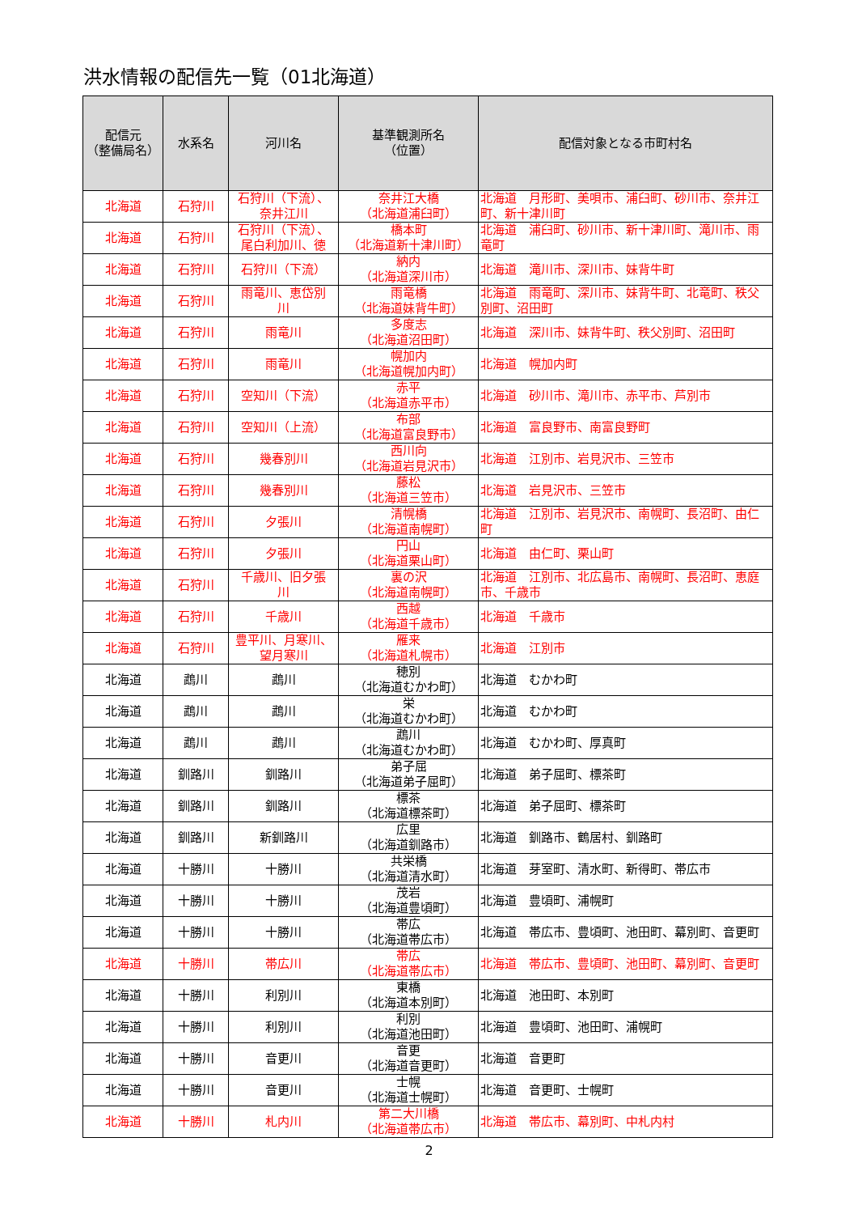洪水情報の配信先一覧（01北海道）
| 配信元 （整備局名） | 水系名 | 河川名 | 基準観測所名 （位置） | 配信対象となる市町村名 |
| --- | --- | --- | --- | --- |
| 北海道 | 石狩川 | 石狩川（下流）、 奈井江川 | 奈井江大橋 （北海道浦臼町） | 北海道 月形町、美唄市、浦臼町、砂川市、奈井江町、新十津川町 |
| 北海道 | 石狩川 | 石狩川（下流）、 尾白利加川、徳 | 橋本町 （北海道新十津川町） | 北海道 浦臼町、砂川市、新十津川町、滝川市、雨竜町 |
| 北海道 | 石狩川 | 石狩川（下流） | 納内 （北海道深川市） | 北海道 滝川市、深川市、妹背牛町 |
| 北海道 | 石狩川 | 雨竜川、恵岱別 川 | 雨竜橋 （北海道妹背牛町） | 北海道 雨竜町、深川市、妹背牛町、北竜町、秩父別町、沼田町 |
| 北海道 | 石狩川 | 雨竜川 | 多度志 （北海道沼田町） | 北海道 深川市、妹背牛町、秩父別町、沼田町 |
| 北海道 | 石狩川 | 雨竜川 | 幌加内 （北海道幌加内町） | 北海道 幌加内町 |
| 北海道 | 石狩川 | 空知川（下流） | 赤平 （北海道赤平市） | 北海道 砂川市、滝川市、赤平市、芦別市 |
| 北海道 | 石狩川 | 空知川（上流） | 布部 （北海道富良野市） | 北海道 富良野市、南富良野町 |
| 北海道 | 石狩川 | 幾春別川 | 西川向 （北海道岩見沢市） | 北海道 江別市、岩見沢市、三笠市 |
| 北海道 | 石狩川 | 幾春別川 | 藤松 （北海道三笠市） | 北海道 岩見沢市、三笠市 |
| 北海道 | 石狩川 | 夕張川 | 清幌橋 （北海道南幌町） | 北海道 江別市、岩見沢市、南幌町、長沼町、由仁町 |
| 北海道 | 石狩川 | 夕張川 | 円山 （北海道栗山町） | 北海道 由仁町、栗山町 |
| 北海道 | 石狩川 | 千歳川、旧夕張 川 | 裏の沢 （北海道南幌町） | 北海道 江別市、北広島市、南幌町、長沼町、恵庭市、千歳市 |
| 北海道 | 石狩川 | 千歳川 | 西越 （北海道千歳市） | 北海道 千歳市 |
| 北海道 | 石狩川 | 豊平川、月寒川、 望月寒川 | 雁来 （北海道札幌市） | 北海道 江別市 |
| 北海道 | 鵡川 | 鵡川 | 穂別 （北海道むかわ町） | 北海道 むかわ町 |
| 北海道 | 鵡川 | 鵡川 | 栄 （北海道むかわ町） | 北海道 むかわ町 |
| 北海道 | 鵡川 | 鵡川 | 鵡川 （北海道むかわ町） | 北海道 むかわ町、厚真町 |
| 北海道 | 釧路川 | 釧路川 | 弟子屈 （北海道弟子屈町） | 北海道 弟子屈町、標茶町 |
| 北海道 | 釧路川 | 釧路川 | 標茶 （北海道標茶町） | 北海道 弟子屈町、標茶町 |
| 北海道 | 釧路川 | 新釧路川 | 広里 （北海道釧路市） | 北海道 釧路市、鶴居村、釧路町 |
| 北海道 | 十勝川 | 十勝川 | 共栄橋 （北海道清水町） | 北海道 芽室町、清水町、新得町、帯広市 |
| 北海道 | 十勝川 | 十勝川 | 茂岩 （北海道豊頃町） | 北海道 豊頃町、浦幌町 |
| 北海道 | 十勝川 | 十勝川 | 帯広 （北海道帯広市） | 北海道 帯広市、豊頃町、池田町、幕別町、音更町 |
| 北海道 | 十勝川 | 帯広川 | 帯広 （北海道帯広市） | 北海道 帯広市、豊頃町、池田町、幕別町、音更町 |
| 北海道 | 十勝川 | 利別川 | 東橋 （北海道本別町） | 北海道 池田町、本別町 |
| 北海道 | 十勝川 | 利別川 | 利別 （北海道池田町） | 北海道 豊頃町、池田町、浦幌町 |
| 北海道 | 十勝川 | 音更川 | 音更 （北海道音更町） | 北海道 音更町 |
| 北海道 | 十勝川 | 音更川 | 士幌 （北海道士幌町） | 北海道 音更町、士幌町 |
| 北海道 | 十勝川 | 札内川 | 第二大川橋 （北海道帯広市） | 北海道 帯広市、幕別町、中札内村 |
2